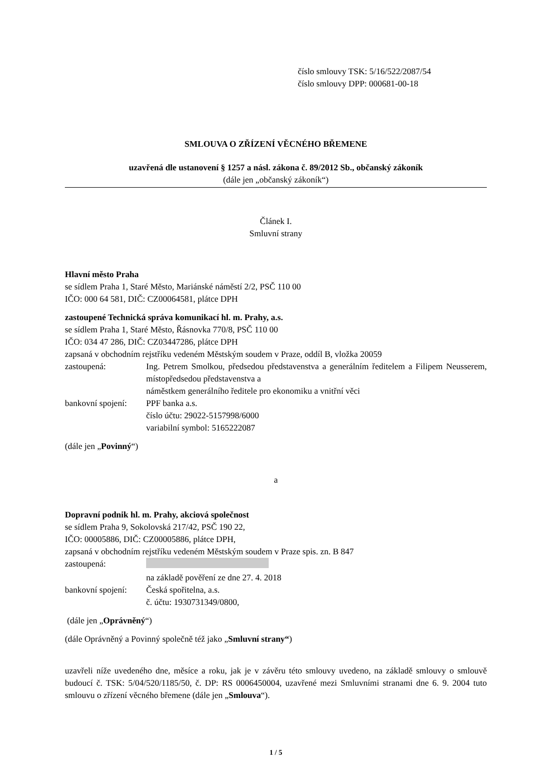číslo smlouvy TSK: 5/16/522/2087/54
číslo smlouvy DPP: 000681-00-18
SMLOUVA O ZŘÍZENÍ VĚCNÉHO BŘEMENE
uzavřená dle ustanovení § 1257 a násl. zákona č. 89/2012 Sb., občanský zákoník
(dále jen „občanský zákoník“)
Článek I.
Smluvní strany
Hlavní město Praha
se sídlem Praha 1, Staré Město, Mariánské náměstí 2/2, PSČ 110 00
IČO: 000 64 581, DIČ: CZ00064581, plátce DPH
zastoupené Technická správa komunikací hl. m. Prahy, a.s.
se sídlem Praha 1, Staré Město, Řásnovka 770/8, PSČ 110 00
IČO: 034 47 286, DIČ: CZ03447286, plátce DPH
zapsaná v obchodním rejstříku vedeném Městským soudem v Praze, oddíl B, vložka 20059
zastoupená: Ing. Petrem Smolkou, předsedou představenstva a generálním ředitelem a Filipem Neusserem, místopředsedou představenstva a
náměstkem generálního ředitele pro ekonomiku a vnitřní věci
bankovní spojení: PPF banka a.s.
číslo účtu: 29022-5157998/6000
variabilní symbol: 5165222087
(dále jen „Povinný“)
a
Dopravní podnik hl. m. Prahy, akciová společnost
se sídlem Praha 9, Sokolovská 217/42, PSČ 190 22,
IČO: 00005886, DIČ: CZ00005886, plátce DPH,
zapsaná v obchodním rejstříku vedeném Městským soudem v Praze spis. zn. B 847
zastoupená:
na základě pověření ze dne 27. 4. 2018
bankovní spojení: Česká spořitelna, a.s.
č. účtu: 1930731349/0800,
(dále jen „Oprávněný“)
(dále Oprávněný a Povinný společně též jako „Smluvní strany“)
uzavřeli níže uvedeného dne, měsíce a roku, jak je v závěru této smlouvy uvedeno, na základě smlouvy o smlouvě budoucí č. TSK: 5/04/520/1185/50, č. DP: RS 0006450004, uzavřené mezi Smluvními stranami dne 6. 9. 2004 tuto smlouvu o zřízení věcného břemene (dále jen „Smlouva“).
1 / 5